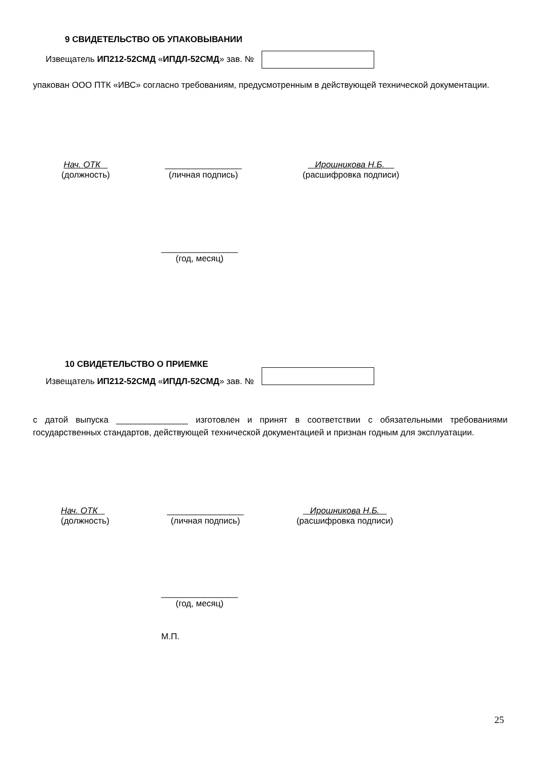9 СВИДЕТЕЛЬСТВО ОБ УПАКОВЫВАНИИ
Извещатель ИП212-52СМД «ИПДЛ-52СМД» зав. №
упакован ООО ПТК «ИВС» согласно требованиям, предусмотренным в действующей технической документации.
Нач. ОТК
(должность)
________________
(личная подпись)
Ирошникова Н.Б.
(расшифровка подписи)
________________
(год, месяц)
10 СВИДЕТЕЛЬСТВО О ПРИЕМКЕ
Извещатель ИП212-52СМД «ИПДЛ-52СМД» зав. №
с датой выпуска _______________ изготовлен и принят в соответствии с обязательными требованиями государственных стандартов, действующей технической документацией и признан годным для эксплуатации.
Нач. ОТК
(должность)
________________
(личная подпись)
Ирошникова Н.Б.
(расшифровка подписи)
________________
(год, месяц)
М.П.
25